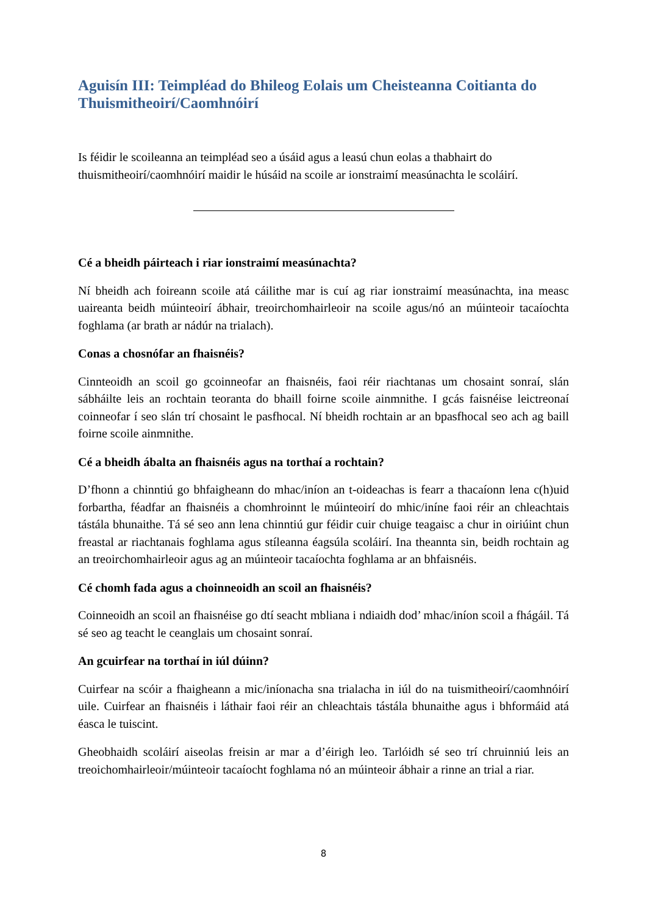Aguisín III: Teimpléad do Bhileog Eolais um Cheisteanna Coitianta do Thuismitheoirí/Caomhnóirí
Is féidir le scoileanna an teimpléad seo a úsáid agus a leasú chun eolas a thabhairt do thuismitheoirí/caomhnóirí maidir le húsáid na scoile ar ionstraimí measúnachta le scoláirí.
Cé a bheidh páirteach i riar ionstraimí measúnachta?
Ní bheidh ach foireann scoile atá cáilithe mar is cuí ag riar ionstraimí measúnachta, ina measc uaireanta beidh múinteoirí ábhair, treoirchomhairleoir na scoile agus/nó an múinteoir tacaíochta foghlama (ar brath ar nádúr na trialach).
Conas a chosnófar an fhaisnéis?
Cinnteoidh an scoil go gcoinneofar an fhaisnéis, faoi réir riachtanas um chosaint sonraí, slán sábháilte leis an rochtain teoranta do bhaill foirne scoile ainmnithe. I gcás faisnéise leictreonaí coinneofar í seo slán trí chosaint le pasfhocal. Ní bheidh rochtain ar an bpasfhocal seo ach ag baill foirne scoile ainmnithe.
Cé a bheidh ábalta an fhaisnéis agus na torthaí a rochtain?
D’fhonn a chinntiú go bhfaigheann do mhac/iníon an t-oideachas is fearr a thacaíonn lena c(h)uid forbartha, féadfar an fhaisnéis a chomhroinnt le múinteoirí do mhic/iníne faoi réir an chleachtais tástála bhunaithe. Tá sé seo ann lena chinntiú gur féidir cuir chuige teagaisc a chur in oiriúint chun freastal ar riachtanais foghlama agus stíleanna éagsúla scoláirí. Ina theannta sin, beidh rochtain ag an treoirchomhairleoir agus ag an múinteoir tacaíochta foghlama ar an bhfaisnéis.
Cé chomh fada agus a choinneoidh an scoil an fhaisnéis?
Coinneoidh an scoil an fhaisnéise go dtí seacht mbliana i ndiaidh dod’ mhac/iníon scoil a fhágáil. Tá sé seo ag teacht le ceanglais um chosaint sonraí.
An gcuirfear na torthaí in iúl dúinn?
Cuirfear na scóir a fhaigheann a mic/iníonacha sna trialacha in iúl do na tuismitheoirí/caomhnóirí uile. Cuirfear an fhaisnéis i láthair faoi réir an chleachtais tástála bhunaithe agus i bhformáid atá éasca le tuiscint.
Gheobhaidh scoláirí aiseolas freisin ar mar a d’éirigh leo. Tarlóidh sé seo trí chruinniú leis an treoichomhairleoir/múinteoir tacaíocht foghlama nó an múinteoir ábhair a rinne an trial a riar.
8